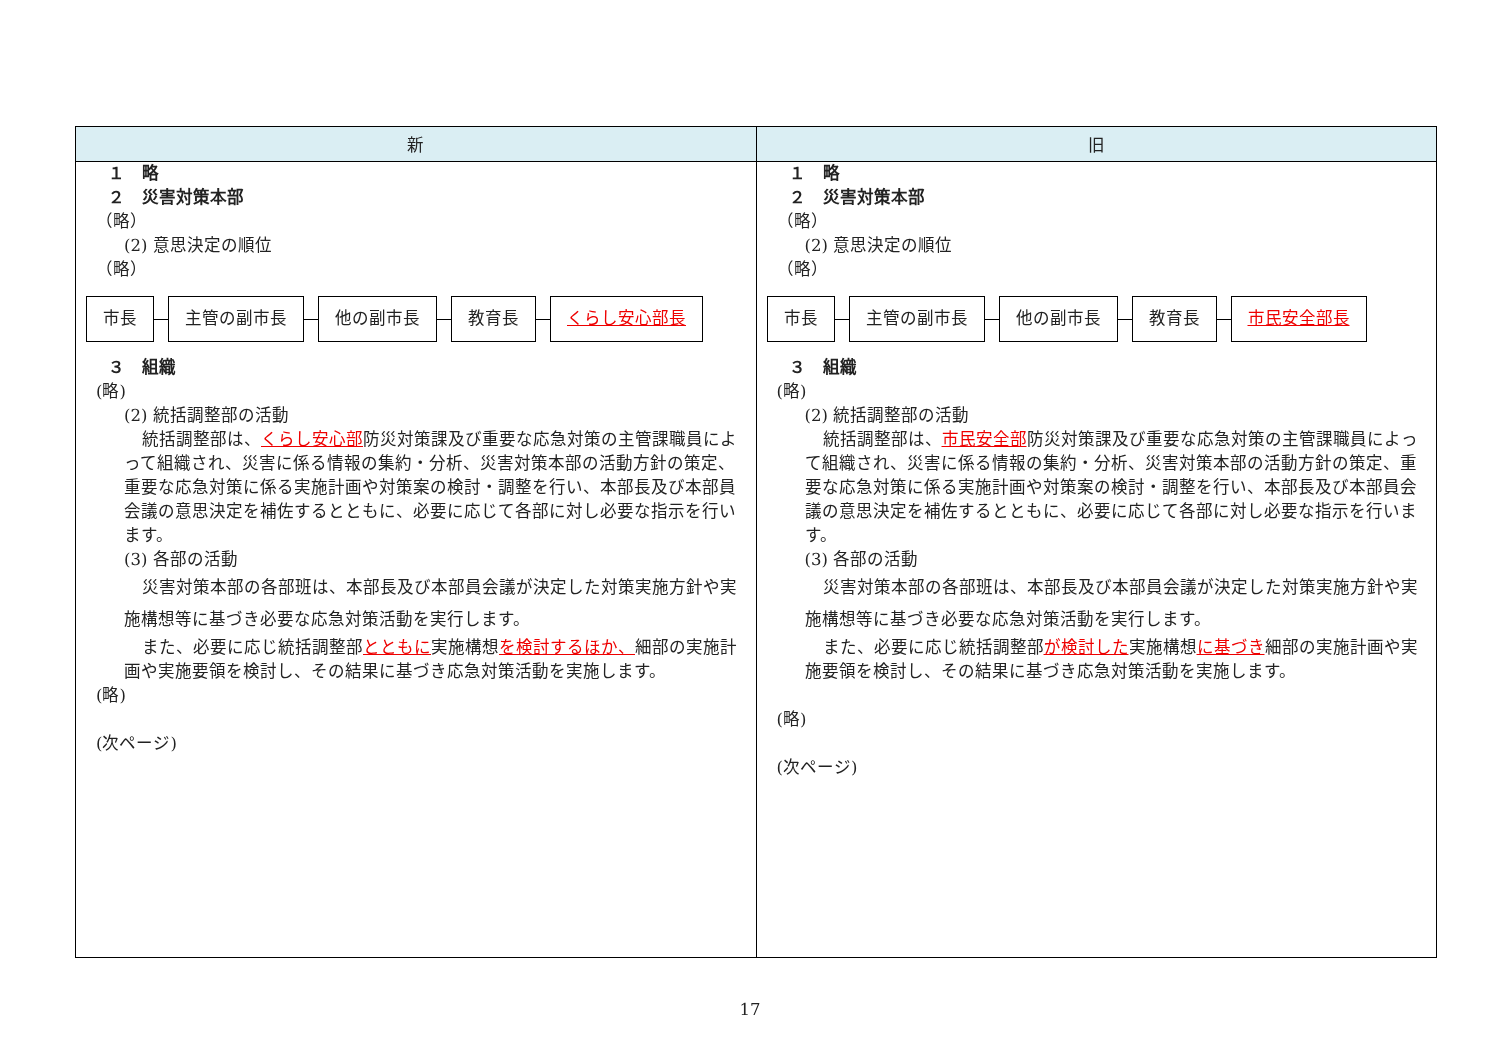| 新 | 旧 |
| --- | --- |
| １ 略 ２ 災害対策本部 （略） (2) 意思決定の順位 （略） 市長 主管の副市長 他の副市長 教育長 くらし安心部長 ３ 組織 (略) (2) 統括調整部の活動 統括調整部は、 くらし安心部 防災対策課及び重要な応急対策の主管課職員によって組織され、災害に係る情報の集約・分析、災害対策本部の活動方針の策定、重要な応急対策に係る実施計画や対策案の検討・調整を行い、本部長及び本部員会議の意思決定を補佐するとともに、必要に応じて各部に対し必要な指示を行います。 (3) 各部の活動 災害対策本部の各部班は、本部長及び本部員会議が決定した対策実施方針や実施構想等に基づき必要な応急対策活動を実行します。 また、必要に応じ統括調整部 とともに 実施構想 を検討するほか、 細部の実施計画や実施要領を検討し、その結果に基づき応急対策活動を実施します。 (略) (次ページ) | １ 略 ２ 災害対策本部 （略） (2) 意思決定の順位 （略） 市長 主管の副市長 他の副市長 教育長 市民安全部長 ３ 組織 (略) (2) 統括調整部の活動 統括調整部は、 市民安全部 防災対策課及び重要な応急対策の主管課職員によって組織され、災害に係る情報の集約・分析、災害対策本部の活動方針の策定、重要な応急対策に係る実施計画や対策案の検討・調整を行い、本部長及び本部員会議の意思決定を補佐するとともに、必要に応じて各部に対し必要な指示を行います。 (3) 各部の活動 災害対策本部の各部班は、本部長及び本部員会議が決定した対策実施方針や実施構想等に基づき必要な応急対策活動を実行します。 また、必要に応じ統括調整部 が検討した 実施構想 に基づき 細部の実施計画や実施要領を検討し、その結果に基づき応急対策活動を実施します。 (略) (次ページ) |
17